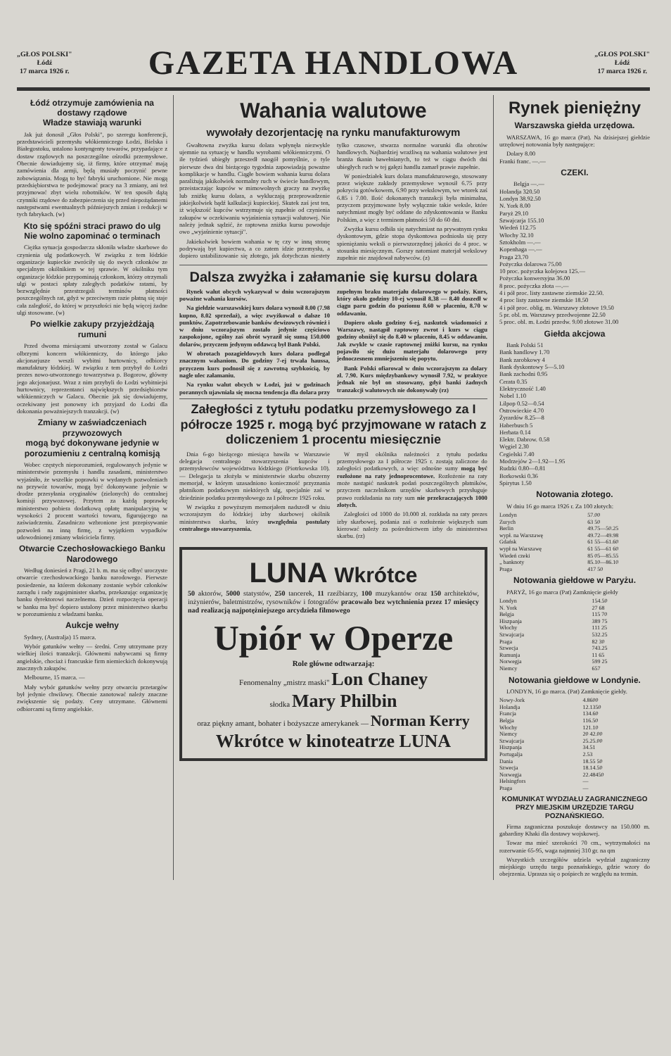„GŁOS POLSKI"
Łódź
17 marca 1926 r.
GAZETA HANDLOWA
„GŁOS POLSKI"
Łódź
17 marca 1926 r.
Łódź otrzymuje zamówienia na dostawy rządowe
Władze stawiają warunki
Jak już donosił „Głos Polski", po szeregu konferencji, przedstawicieli przemysłu włókienniczego Łodzi, Bielska i Białegostoku, ustalono kontyngenty towarów, przypadające z dostaw rządowych na poszczególne ośrodki przemysłowe. Obecnie dowiadujemy się, iż firmy, które otrzymać mają zamówienia dla armji, będą musiały poczynić pewne zobowiązania. Mogą to być fabryki uruchomione. Nie mogą przedsiębiorstwa te podejmować pracy na 3 zmiany, ani też przyjmować zbyt wielu robotników. W ten sposób dążą czynniki rządowe do zabezpieczenia się przed niepożądanemi następstwami ewentualnych późniejszych zmian i redukcji w tych fabrykach. (w)
Kto się spóźni straci prawo do ulg
Nie wolno zapominać o terminach
Ciężka sytuacja gospodarcza skłoniła władze skarbowe do czynienia ulg podatkowych. W związku z tem łódzkie organizacje kupieckie zwróciły się do swych członków ze specjalnym okólnikiem w tej sprawie. W okólniku tym organizacje łódzkie przypominają członkom, którzy otrzymali ulgi w postaci spłaty zaległych podatków ratami, by bezwzględnie przestrzegali terminów płatności poszczególnych rat, gdyż w przeciwnym razie płatną się staje cała zaległość, do której w przyszłości nie będą więcej żadne ulgi stosowane. (w)
Po wielkie zakupy przyjeżdżają rumuni
Przed dwoma miesiącami utworzony został w Galacu olbrzymi koncern włókienniczy, do którego jako akcjonarjusze weszli wybitni hurtownicy, odbiorcy manufaktury łódzkiej. W związku z tem przybył do Łodzi prezes nowo-utworzonego towarzystwa p. Bogorow, główny jego akcjonarjusz. Wraz z nim przybyli do Łodzi wybitniejsi hurtownicy, reprezentanci największych przedsiębiorstw włókienniczych w Galacu. Obecnie jak się dowiadujemy, oczekiwany jest ponowny ich przyjazd do Łodzi dla dokonania poważniejszych tranzakcji. (w)
Zmiany w zaświadczeniach przywozowych
mogą być dokonywane jedynie w porozumieniu z centralną komisją
Wobec częstych nieporozumień, regulowanych jedynie w ministerstwie przemysłu i handlu zasadami, ministerstwo wyjaśniło, że wszelkie poprawki w wydanych pozwoleniach na przywóz towarów, mogą być dokonywane jedynie w drodze przesyłania oryginałów (zielonych) do centralnej komisji przywozowej. Przytem za każdą poprawkę ministerstwo pobiera dodatkową opłatę manipulacyjną w wysokości 2 procent wartości towaru, figurującego na zaświadczeniu. Zasadniczo wzbronione jest przepisywanie pozwoleń na inną firmę, z wyjątkiem wypadków udowodnionej zmiany właściciela firmy.
Otwarcie Czechosłowackiego Banku Narodowego
Według doniesień z Pragi, 21 b. m. ma się odbyć uroczyste otwarcie czechosłowackiego banku narodowego. Pierwsze posiedzenie, na którem dokonany zostanie wybór członków zarządu i rady zagajminister skarbu, przekazując organizację banku dyrektorowi naczelnemu. Dzień rozpoczęcia operacji w banku ma być dopiero ustalony przez ministerstwo skarbu w porozumieniu z władzami banku.
Aukcje wełny
Sydney, (Australja) 15 marca.
Wybór gatunków wełny — średni. Ceny utrzymane przy wielkiej ilości tranzakcji. Głównemi nabywcami są firmy angielskie, chociaż i francuskie firm niemieckich dokonywują znacznych zakupów.
Melbourne, 15 marca. —
Mały wybór gatunków wełny przy otwarciu przetargów był jedynie chwilowy. Obecnie zanotować należy znaczne zwiększenie się podaży. Ceny utrzymane. Głównemi odbiorcami są firmy angielskie.
Wahania walutowe
wywołały dezorjentację na rynku manufakturowym
Gwałtowna zwyżka kursu dolara wpłynęła niezwykle ujemnie na sytuację w handlu wyrobami włókienniczymi. O ile tydzień ubiegły przeszedł naogół pomyślnie, o tyle pierwsze dwa dni bieżącego tygodnia zapowiadają poważne komplikacje w handlu. Ciągłe bowiem wahania kursu dolara paraliżują jakikolwiek normalny ruch w świecie handlowym, przeistaczając kupców w mimowolnych graczy na zwyżkę lub zniżkę kursu dolara, a wykluczają przeprowadzenie jakiejkolwiek bądź kalkulacji kupieckiej. Skutek zaś jest ten, iż większość kupców wstrzymuje się zupełnie od czynienia zakupów w oczekiwaniu wyjaśnienia sytuacji walutowej. Nie należy jednak sądzić, że raptowna zniżka kursu powoduje owo „wyjaśnienie sytuacji".
Jakiekolwiek bowiem wahania w tę czy w inną stronę podrywają byt kupiectwa, a co zatem idzie przemysłu, a dopiero ustabilizowanie się złotego, jak dotychczas niestety tylko czasowe, stwarza normalne warunki dla obrotów handlowych. Najbardziej wrażliwą na wahania walutowe jest branża tkanin bawełnianych, to też w ciągu dwóch dni ubiegłych ruch w tej gałęzi handlu zamarł prawie zupełnie.
W poniedziałek kurs dolara manufakturowego, stosowany przez większe zakłady przemysłowe wynosił 6.75 przy pokryciu gotówkowem, 6.90 przy wekslowym, we wtorek zaś 6.85 i 7.00. Ilość dokonanych tranzakcji była minimalna, przyczem przyjmowane były wyłącznie takie weksle, które natychmiast mogły być oddane do zdyskontowania w Banku Polskim, a więc z terminem płatności 50 do 60 dni.
Zwyżka kursu odbiła się natychmiast na prywatnym rynku dyskontowym, gdzie stopa dyskontowa podniosła się przy spieniężaniu weksli o pierwszorzędnej jakości do 4 proc. w stosunku miesięcznym. Gorszy natomiast materjał wekslowy zupełnie nie znajdował nabywców. (z)
Dalsza zwyżka i załamanie się kursu dolara
Rynek walut obcych wykazywał w dniu wczorajszym poważne wahania kursów.
Na giełdzie warszawskiej kurs dolara wynosił 8.00 (7.98 kupno, 8.02 sprzedaż), a więc zwyżkował o dalsze 10 punktów. Zapotrzebowanie banków dewizowych również i w dniu wczorajszym zostało jedynie częściowo zaspokojone, ogólny zaś obrót wyraził się sumą 150.000 dolarów, przyczem jedynym oddawcą był Bank Polski.
W obrotach pozagiełdowych kurs dolara podlegał znacznym wahaniom. Do godziny 7-ej trwała haussa, przyczem kurs podnosił się z zawrotną szybkością, by nagle ulec załamaniu.
Na rynku walut obcych w Łodzi, już w godzinach porannych ujawniała się mocna tendencja dla dolara przy zupełnym braku materjału dolarowego w podaży. Kurs, który około godziny 10-ej wynosił 8.38 — 8.40 doszedł w ciągu paru godzin do poziomu 8.60 w płaceniu, 8.70 w oddawaniu.
Dopiero około godziny 6-ej, naskutek wiadomości z Warszawy, nastąpił raptowny zwrot i kurs w ciągu godziny obniżył się do 8.40 w płaceniu, 8.45 w oddawaniu. Jak zwykle w czasie raptownej zniżki kursu, na rynku pojawiło się dużo materjału dolarowego przy jednoczesnem zmniejszeniu się popytu.
Bank Polski ofiarował w dniu wczorajszym za dolary zł. 7.90. Kurs międzybankowy wynosił 7.92, w praktyce jednak nie był on stosowany, gdyż banki żadnych tranzakcji walutowych nie dokonywały (rz)
Załegłości z tytułu podatku przemysłowego za I półrocze 1925 r. mogą być przyjmowane w ratach z doliczeniem 1 procentu miesięcznie
Dnia 6-go bieżącego miesiąca bawiła w Warszawie delegacja centralnego stowarzyszenia kupców i przemysłowców województwa łódzkiego (Piotrkowska 10). — Delegacja ta złożyła w ministerstwie skarbu obszerny memorjał, w którym uzasadniono konieczność przyznania płatnikom podatkowym niektórych ulg, specjalnie zaś w dziedzinie podatku przemysłowego za I półrocze 1925 roku.
W związku z powyższym memorjałem nadszedł w dniu wczorajszym do łódzkiej izby skarbowej okólnik ministerstwa skarbu, który uwzględnia postulaty centralnego stowarzyszenia.
W myśl okólnika należności z tytułu podatku przemysłowego za I półrocze 1925 r. zostają zaliczone do zaległości podatkowych, a więc odnośne sumy mogą być rozłożone na raty jednoprocentowe. Rozłożenie na raty może nastąpić naskutek podań poszczególnych płatników, przyczem naczelnikom urzędów skarbowych przysługuje prawo rozkładania na raty sum nie przekraczających 1000 złotych.
Zaległości od 1000 do 10.000 zł. rozkłada na raty prezes izby skarbowej, podania zaś o rozłożenie większych sum kierować należy za pośrednictwem izby do ministerstwa skarbu. (rz)
LUNA Wkrótce
50 aktorów, 5000 statystów, 250 tancerek, 11 rzeźbiarzy, 100 muzykantów oraz 150 architektów, inżynierów, baletmistrzów, rysowników i fotografów pracowało bez wytchnienia przez 17 miesięcy nad realizacją najpotężniejszego arcydzieła filmowego
Upiór w Operze
Role główne odtwarzają:
Fenomenalny „mistrz maski" Lon Chaney
słodka Mary Philbin
oraz piękny amant, bohater i bożyszcze amerykanek — Norman Kerry
Wkrótce w kinoteatrze LUNA
Rynek pieniężny
Warszawska giełda urzędowa.
WARSZAWA, 16 go marca (Pat). Na dzisiejszej giełdzie urzędowej notowania były następujące:
Dolary 8.00
Franki franc. —.—
CZEKI.
Belgja —.—
Holandja 320.50
Londyn 38.92.50
N. York 8.00
Paryż 29.10
Szwajcarja 155.10
Wiedeń 112.75
Włochy 32.10
Sztokholm —.—
Kopenhaga —.—
Praga 23.70
Pożyczka dolarowa 75.00
10 proc. pożyczka kolejowa 125.—
Pożyczka konwersyjna 36.00
8 proc. pożyczka złota —.—
4 i pół proc. listy zastawne ziemskie 22.50.
4 proc listy zastawne ziemskie 18.50
4 i pół proc. oblig. m. Warszawy złotowe 19.50
5 pr. obl. m. Warszawy przedwojenne 22.50
5 proc. obl. m. Łodzi przedw. 9.00 złotowe 31.00
Giełda akcjowa
Bank Polski 51
Bank handlowy 1.70
Bank zarobkowy 4
Bank dyskontowy 5—5.10
Bank zachodni 0.95
Cerata 0.35
Elektryczność 1.40
Nobel 1.10
Lilpop 0.52—0.54
Ostrowieckie 4.70
Żyrardów 8.25—8
Haberbusch 5
Herbata 0.14
Elektr. Dabrow. 0.58
Węgiel 2.30
Cegielski 7.40
Modrzejów 2—1.92—1.95
Rudzki 0.80—0.81
Borkowski 0.36
Spirytus 1.50
Notowania złotego.
W dniu 16 go marca 1926 r. Za 100 złotych:
| Londyn | 57.00 |
| Zurych | 63 50 |
| Berlin | 49.75—50.25 |
| wypł. na Warszawę | 49.72—49.98 |
| Gdańsk | 61 55—61.60 |
| wypł na Warszawę | 61 55—61 60 |
| Wiedeń czeki | 85 05—85.55 |
| „ banknoty | 85.10—86.10 |
| Praga | 417 50 |
Notowania giełdowe w Paryżu.
PARYŻ, 16 go marca (Pat) Zamknięcie giełdy
| Londyn | 154.50 |
| N. York | 27 68 |
| Belgja | 115 70 |
| Hiszpanja | 389 75 |
| Włochy | 111 25 |
| Szwajcarja | 532.25 |
| Praga | 82 30 |
| Szwecja | 743.25 |
| Rumunja | 11 65 |
| Norwegja | 599 25 |
| Niemcy | 657 |
Notowania giełdowe w Londynie.
LONDYN, 16 go marca. (Pat) Zamknięcie giełdy.
| Nowy-Jork | 4.8600 |
| Holandja | 12.1350 |
| Francja | 134.60 |
| Belgja | 116.50 |
| Włochy | 121.10 |
| Niemcy | 20 42.00 |
| Szwajcarja | 25.25.00 |
| Hiszpanja | 34.51 |
| Portugalja | 2.53 |
| Dania | 18.55 50 |
| Szwecja | 18.14.50 |
| Norwegja | 22.48450 |
| Helsingfors | — |
| Praga | — |
KOMUNIKAT WYDZIAŁU ZAGRANICZNEGO PRZY MIEJSKIM URZĘDZIE TARGU POZNAŃSKIEGO.
Firma zagraniczna poszukuje dostawcy na 150.000 m. gabardiny Khaki dla dostawy wojskowej.
Towar ma mieć szerokości 70 cm., wytrzymałości na rozerwanie 65-95, waga najmniej 310 gr. na qm
Wszystkich szczegółów udziela wydział zagraniczny miejskiego urzędu targu poznańskiego, gdzie wzory do obejrzenia. Uprasza się o pośpiech ze względu na termin.